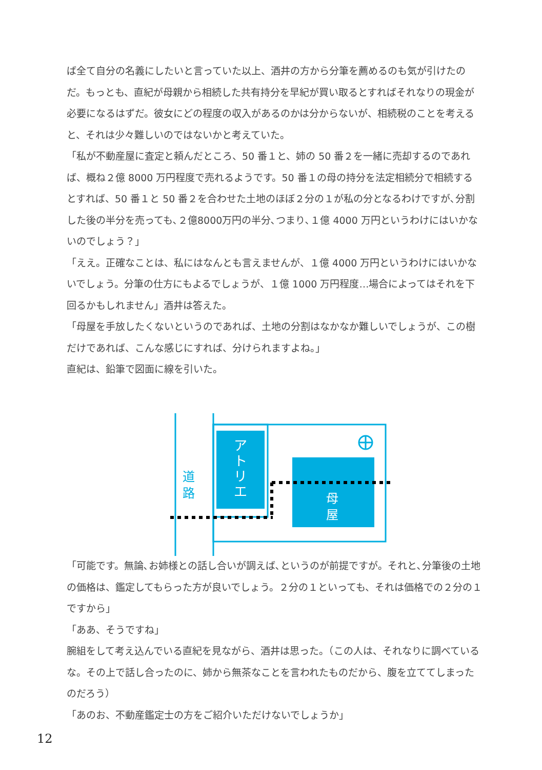ば全て自分の名義にしたいと言っていた以上、酒井の方から分筆を薦めるのも気が引けたのだ。もっとも、直紀が母親から相続した共有持分を早紀が買い取るとすればそれなりの現金が必要になるはずだ。彼女にどの程度の収入があるのかは分からないが、相続税のことを考えると、それは少々難しいのではないかと考えていた。
「私が不動産屋に査定と頼んだところ、50 番１と、姉の 50 番２を一緒に売却するのであれば、概ね２億 8000 万円程度で売れるようです。50 番１の母の持分を法定相続分で相続するとすれば、50 番１と 50 番２を合わせた土地のほぼ２分の１が私の分となるわけですが､分割した後の半分を売っても､２億8000万円の半分､つまり､１億 4000 万円というわけにはいかないのでしょう？」
「ええ。正確なことは、私にはなんとも言えませんが、１億 4000 万円というわけにはいかないでしょう。分筆の仕方にもよるでしょうが、１億 1000 万円程度…場合によってはそれを下回るかもしれません」酒井は答えた。
「母屋を手放したくないというのであれば、土地の分割はなかなか難しいでしょうが、この樹だけであれば、こんな感じにすれば、分けられますよね。」
直紀は、鉛筆で図面に線を引いた。
道
路
ア
ト
リ
エ
母
屋
「可能です。無論､お姉様との話し合いが調えば､というのが前提ですが。それと､分筆後の土地の価格は、鑑定してもらった方が良いでしょう。２分の１といっても、それは価格での２分の１ですから」
「ああ、そうですね」
腕組をして考え込んでいる直紀を見ながら、酒井は思った。（この人は、それなりに調べているな。その上で話し合ったのに、姉から無茶なことを言われたものだから、腹を立ててしまったのだろう）
「あのお、不動産鑑定士の方をご紹介いただけないでしょうか」
12